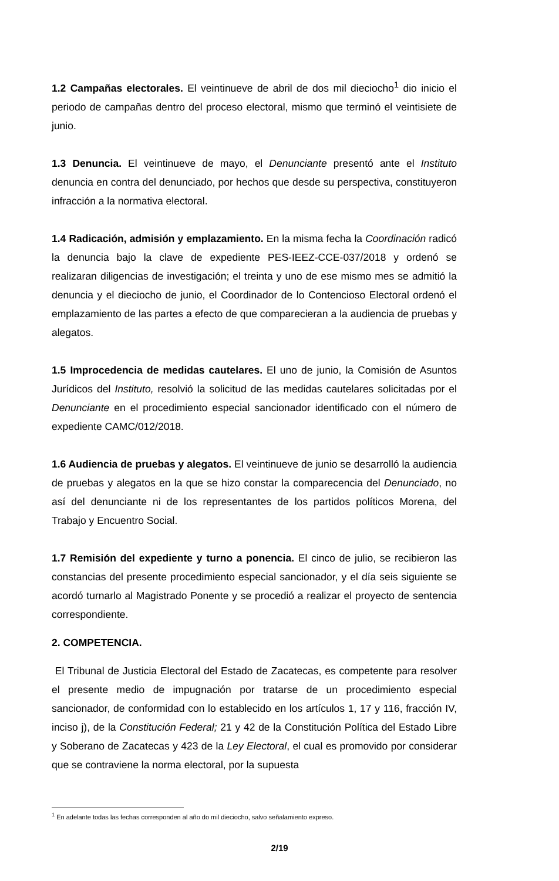1.2 Campañas electorales. El veintinueve de abril de dos mil dieciocho<sup>1</sup> dio inicio el periodo de campañas dentro del proceso electoral, mismo que terminó el veintisiete de junio.
1.3 Denuncia. El veintinueve de mayo, el Denunciante presentó ante el Instituto denuncia en contra del denunciado, por hechos que desde su perspectiva, constituyeron infracción a la normativa electoral.
1.4 Radicación, admisión y emplazamiento. En la misma fecha la Coordinación radicó la denuncia bajo la clave de expediente PES-IEEZ-CCE-037/2018 y ordenó se realizaran diligencias de investigación; el treinta y uno de ese mismo mes se admitió la denuncia y el dieciocho de junio, el Coordinador de lo Contencioso Electoral ordenó el emplazamiento de las partes a efecto de que comparecieran a la audiencia de pruebas y alegatos.
1.5 Improcedencia de medidas cautelares. El uno de junio, la Comisión de Asuntos Jurídicos del Instituto, resolvió la solicitud de las medidas cautelares solicitadas por el Denunciante en el procedimiento especial sancionador identificado con el número de expediente CAMC/012/2018.
1.6 Audiencia de pruebas y alegatos. El veintinueve de junio se desarrolló la audiencia de pruebas y alegatos en la que se hizo constar la comparecencia del Denunciado, no así del denunciante ni de los representantes de los partidos políticos Morena, del Trabajo y Encuentro Social.
1.7 Remisión del expediente y turno a ponencia. El cinco de julio, se recibieron las constancias del presente procedimiento especial sancionador, y el día seis siguiente se acordó turnarlo al Magistrado Ponente y se procedió a realizar el proyecto de sentencia correspondiente.
2. COMPETENCIA.
El Tribunal de Justicia Electoral del Estado de Zacatecas, es competente para resolver el presente medio de impugnación por tratarse de un procedimiento especial sancionador, de conformidad con lo establecido en los artículos 1, 17 y 116, fracción IV, inciso j), de la Constitución Federal; 21 y 42 de la Constitución Política del Estado Libre y Soberano de Zacatecas y 423 de la Ley Electoral, el cual es promovido por considerar que se contraviene la norma electoral, por la supuesta
<sup>1</sup> En adelante todas las fechas corresponden al año do mil dieciocho, salvo señalamiento expreso.
2/19